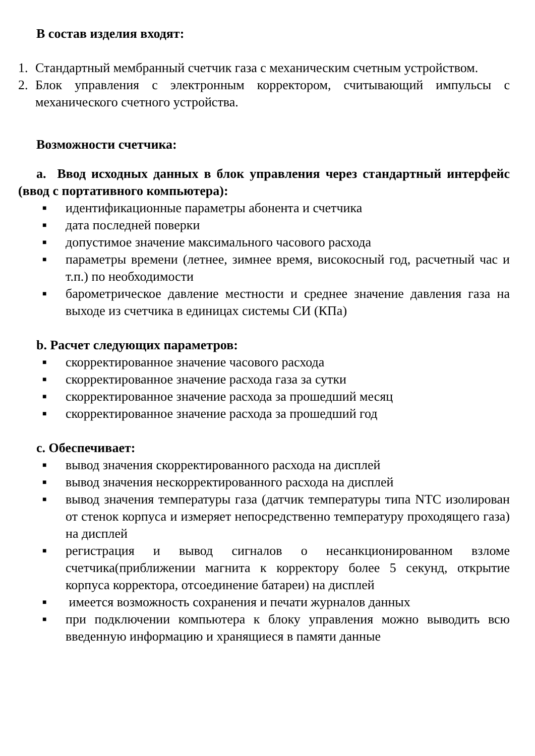В состав изделия входят:
1. Стандартный мембранный счетчик газа с механическим счетным устройством.
2. Блок управления с электронным корректором, считывающий импульсы с механического счетного устройства.
Возможности счетчика:
a. Ввод исходных данных в блок управления через стандартный интерфейс (ввод с портативного компьютера):
■
идентификационные параметры абонента и счетчика
■
дата последней поверки
■
допустимое значение максимального часового расхода
■
параметры времени (летнее, зимнее время, високосный год, расчетный час и т.п.) по необходимости
■
барометрическое давление местности и среднее значение давления газа на выходе из счетчика в единицах системы СИ (КПа)
b. Расчет следующих параметров:
■
скорректированное значение часового расхода
■
скорректированное значение расхода газа за сутки
■
скорректированное значение расхода за прошедший месяц
■
скорректированное значение расхода за прошедший год
c. Обеспечивает:
■
вывод значения скорректированного расхода на дисплей
■
вывод значения нескорректированного расхода на дисплей
■
вывод значения температуры газа (датчик температуры типа NTC изолирован от стенок корпуса и измеряет непосредственно температуру проходящего газа) на дисплей
■
регистрация и вывод сигналов о несанкционированном взломе счетчика(приближении магнита к корректору более 5 секунд, открытие корпуса корректора, отсоединение батареи) на дисплей
■
имеется возможность сохранения и печати журналов данных
■
при подключении компьютера к блоку управления можно выводить всю введенную информацию и хранящиеся в памяти данные